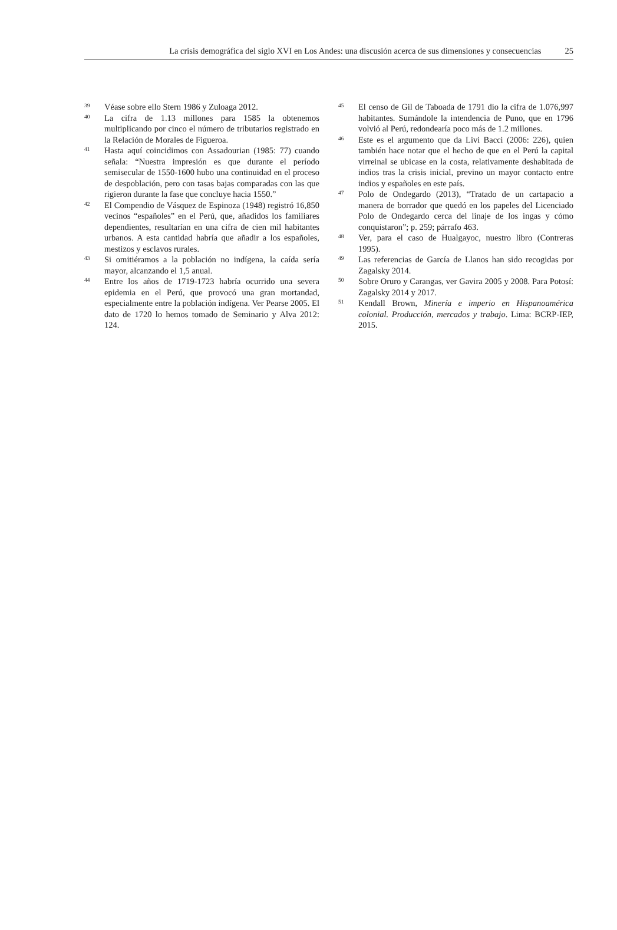La crisis demográfica del siglo XVI en Los Andes: una discusión acerca de sus dimensiones y consecuencias 25
<sup>39</sup>
Véase sobre ello Stern 1986 y Zuloaga 2012.
<sup>40</sup>
La cifra de 1.13 millones para 1585 la obtenemos multiplicando por cinco el número de tributarios registrado en la Relación de Morales de Figueroa.
<sup>41</sup>
Hasta aquí coincidimos con Assadourian (1985: 77) cuando señala: “Nuestra impresión es que durante el período semisecular de 1550-1600 hubo una continuidad en el proceso de despoblación, pero con tasas bajas comparadas con las que rigieron durante la fase que concluye hacia 1550.”
<sup>42</sup>
El Compendio de Vásquez de Espinoza (1948) registró 16,850 vecinos “españoles” en el Perú, que, añadidos los familiares dependientes, resultarían en una cifra de cien mil habitantes urbanos. A esta cantidad habría que añadir a los españoles, mestizos y esclavos rurales.
<sup>43</sup>
Si omitiéramos a la población no indígena, la caída sería mayor, alcanzando el 1,5 anual.
<sup>44</sup>
Entre los años de 1719-1723 habría ocurrido una severa epidemia en el Perú, que provocó una gran mortandad, especialmente entre la población indígena. Ver Pearse 2005. El dato de 1720 lo hemos tomado de Seminario y Alva 2012: 124.
<sup>45</sup>
El censo de Gil de Taboada de 1791 dio la cifra de 1.076,997 habitantes. Sumándole la intendencia de Puno, que en 1796 volvió al Perú, redondearía poco más de 1.2 millones.
<sup>46</sup>
Este es el argumento que da Livi Bacci (2006: 226), quien también hace notar que el hecho de que en el Perú la capital virreinal se ubicase en la costa, relativamente deshabitada de indios tras la crisis inicial, previno un mayor contacto entre indios y españoles en este país.
<sup>47</sup>
Polo de Ondegardo (2013), “Tratado de un cartapacio a manera de borrador que quedó en los papeles del Licenciado Polo de Ondegardo cerca del linaje de los ingas y cómo conquistaron”; p. 259; párrafo 463.
<sup>48</sup>
Ver, para el caso de Hualgayoc, nuestro libro (Contreras 1995).
<sup>49</sup>
Las referencias de García de Llanos han sido recogidas por Zagalsky 2014.
<sup>50</sup>
Sobre Oruro y Carangas, ver Gavira 2005 y 2008. Para Potosí: Zagalsky 2014 y 2017.
<sup>51</sup>
Kendall Brown, Minería e imperio en Hispanoamérica colonial. Producción, mercados y trabajo. Lima: BCRP-IEP, 2015.